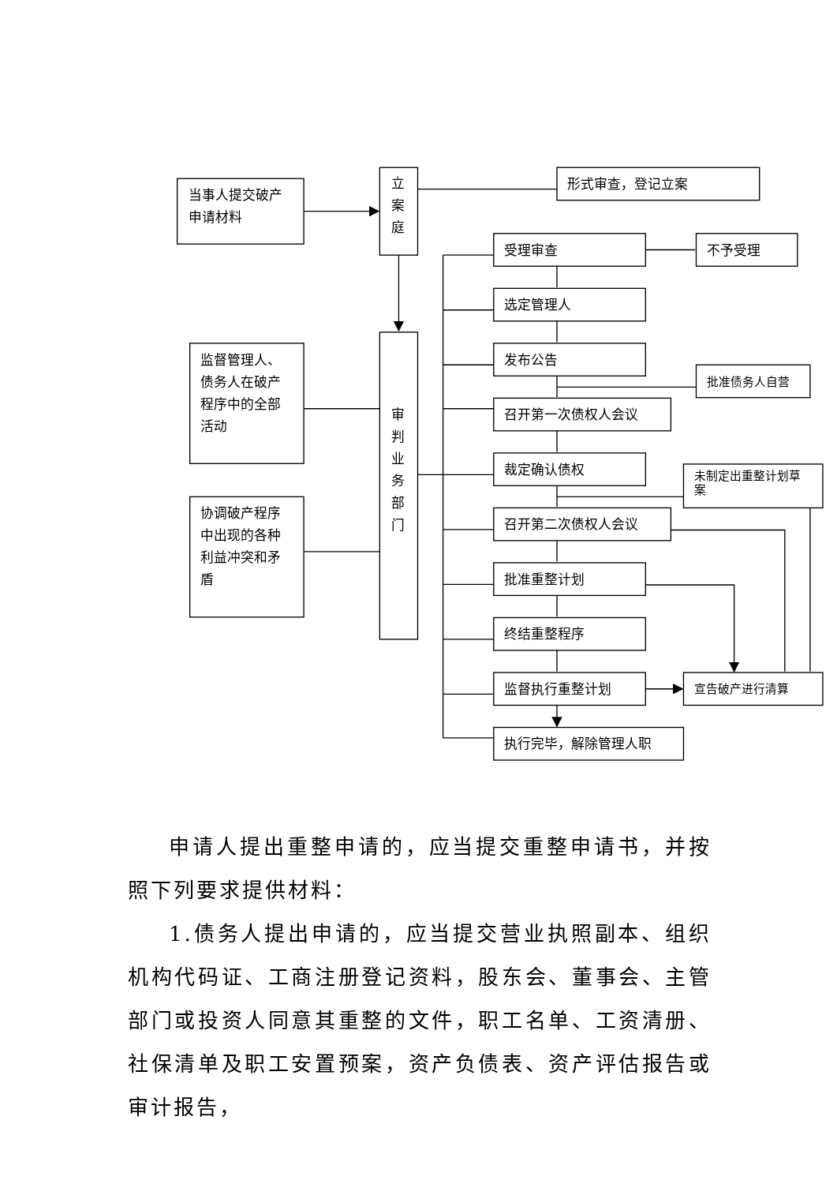当事人提交破产
申请材料
立
案
庭
形式审查，登记立案
审
判
业
务
部
门
监督管理人、
债务人在破产
程序中的全部
活动
协调破产程序
中出现的各种
利益冲突和矛
盾
受理审查
选定管理人
发布公告
召开第一次债权人会议
裁定确认债权
召开第二次债权人会议
批准重整计划
终结重整程序
监督执行重整计划
执行完毕，解除管理人职
不予受理
批准债务人自营
未制定出重整计划草
案
宣告破产进行清算
申请人提出重整申请的，应当提交重整申请书，并按照下列要求提供材料：
1.债务人提出申请的，应当提交营业执照副本、组织机构代码证、工商注册登记资料，股东会、董事会、主管部门或投资人同意其重整的文件，职工名单、工资清册、社保清单及职工安置预案，资产负债表、资产评估报告或审计报告，